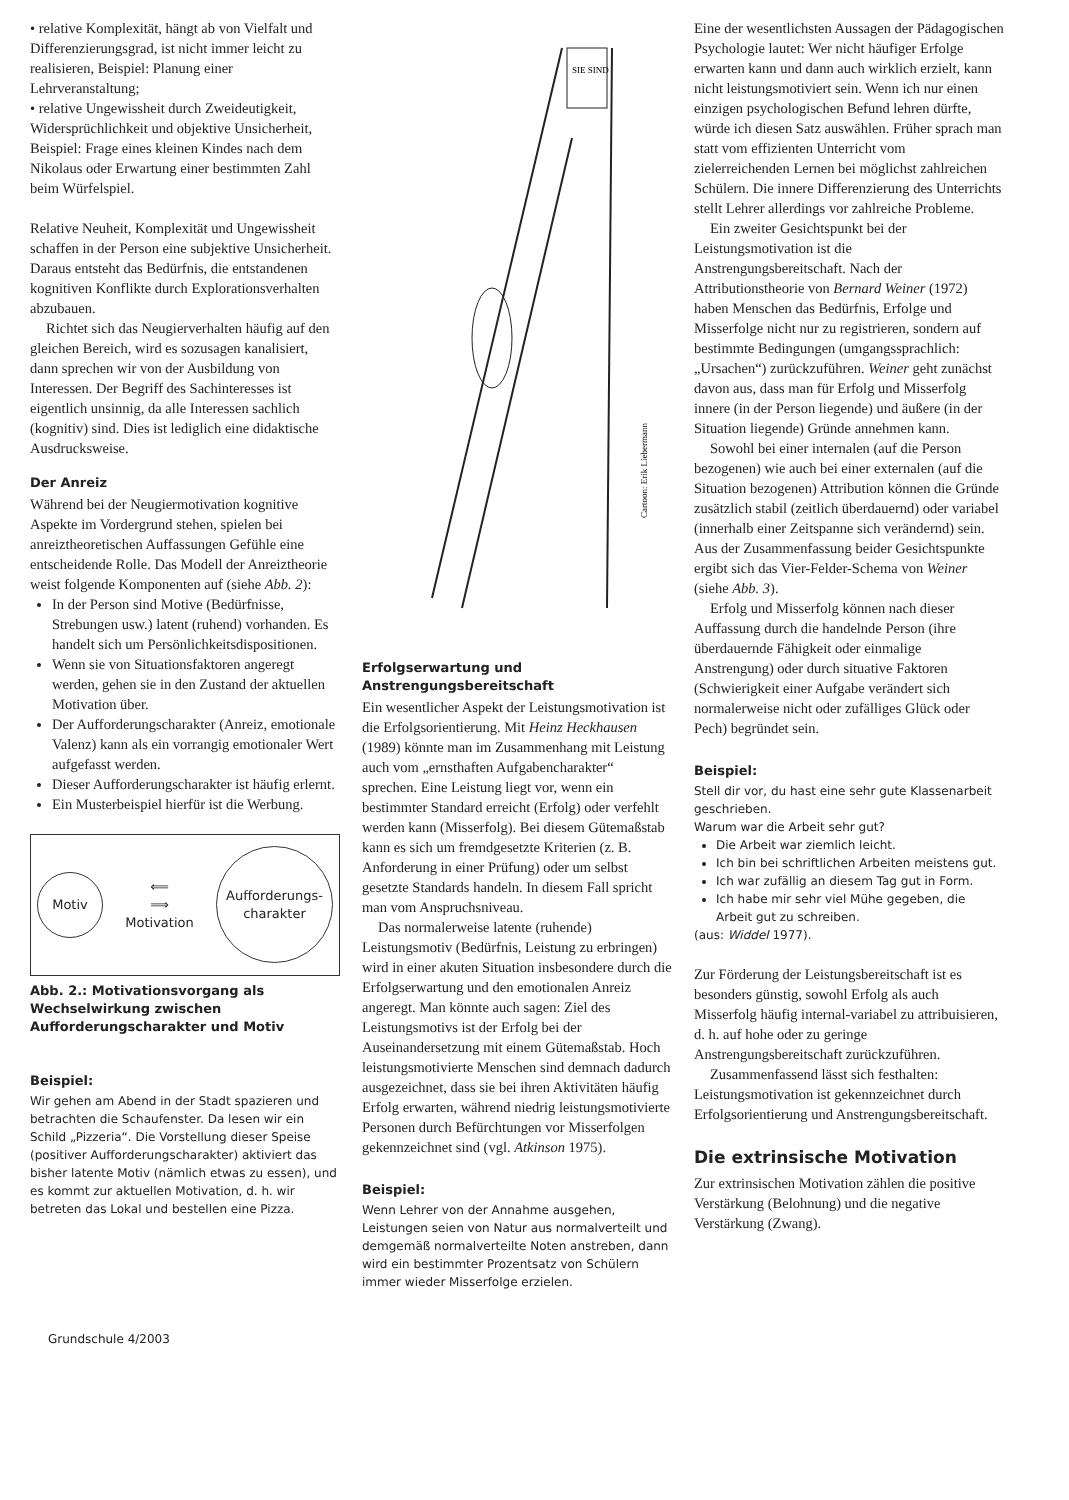• relative Komplexität, hängt ab von Vielfalt und Differenzierungsgrad, ist nicht immer leicht zu realisieren, Beispiel: Planung einer Lehrveranstaltung;
• relative Ungewissheit durch Zweideutigkeit, Widersprüchlichkeit und objektive Unsicherheit, Beispiel: Frage eines kleinen Kindes nach dem Nikolaus oder Erwartung einer bestimmten Zahl beim Würfelspiel.
Relative Neuheit, Komplexität und Ungewissheit schaffen in der Person eine subjektive Unsicherheit. Daraus entsteht das Bedürfnis, die entstandenen kognitiven Konflikte durch Explorationsverhalten abzubauen.
Richtet sich das Neugierverhalten häufig auf den gleichen Bereich, wird es sozusagen kanalisiert, dann sprechen wir von der Ausbildung von Interessen. Der Begriff des Sachinteresses ist eigentlich unsinnig, da alle Interessen sachlich (kognitiv) sind. Dies ist lediglich eine didaktische Ausdrucksweise.
Der Anreiz
Während bei der Neugiermotivation kognitive Aspekte im Vordergrund stehen, spielen bei anreiztheoretischen Auffassungen Gefühle eine entscheidende Rolle. Das Modell der Anreiztheorie weist folgende Komponenten auf (siehe Abb. 2):
In der Person sind Motive (Bedürfnisse, Strebungen usw.) latent (ruhend) vorhanden. Es handelt sich um Persönlichkeitsdispositionen.
Wenn sie von Situationsfaktoren angeregt werden, gehen sie in den Zustand der aktuellen Motivation über.
Der Aufforderungscharakter (Anreiz, emotionale Valenz) kann als ein vorrangig emotionaler Wert aufgefasst werden.
Dieser Aufforderungscharakter ist häufig erlernt.
Ein Musterbeispiel hierfür ist die Werbung.
Motiv
⟸
⟹
Motivation
Aufforderungs-
charakter
Abb. 2.: Motivationsvorgang als Wechselwirkung zwischen Aufforderungscharakter und Motiv
Beispiel:
Wir gehen am Abend in der Stadt spazieren und betrachten die Schaufenster. Da lesen wir ein Schild „Pizzeria“. Die Vorstellung dieser Speise (positiver Aufforderungscharakter) aktiviert das bisher latente Motiv (nämlich etwas zu essen), und es kommt zur aktuellen Motivation, d. h. wir betreten das Lokal und bestellen eine Pizza.
SIE SIND
Cartoon: Erik Liebermann
Erfolgserwartung und Anstrengungsbereitschaft
Ein wesentlicher Aspekt der Leistungsmotivation ist die Erfolgsorientierung. Mit Heinz Heckhausen (1989) könnte man im Zusammenhang mit Leistung auch vom „ernsthaften Aufgabencharakter“ sprechen. Eine Leistung liegt vor, wenn ein bestimmter Standard erreicht (Erfolg) oder verfehlt werden kann (Misserfolg). Bei diesem Gütemaßstab kann es sich um fremdgesetzte Kriterien (z. B. Anforderung in einer Prüfung) oder um selbst gesetzte Standards handeln. In diesem Fall spricht man vom Anspruchsniveau.
Das normalerweise latente (ruhende) Leistungsmotiv (Bedürfnis, Leistung zu erbringen) wird in einer akuten Situation insbesondere durch die Erfolgserwartung und den emotionalen Anreiz angeregt. Man könnte auch sagen: Ziel des Leistungsmotivs ist der Erfolg bei der Auseinandersetzung mit einem Gütemaßstab. Hoch leistungsmotivierte Menschen sind demnach dadurch ausgezeichnet, dass sie bei ihren Aktivitäten häufig Erfolg erwarten, während niedrig leistungsmotivierte Personen durch Befürchtungen vor Misserfolgen gekennzeichnet sind (vgl. Atkinson 1975).
Beispiel:
Wenn Lehrer von der Annahme ausgehen, Leistungen seien von Natur aus normalverteilt und demgemäß normalverteilte Noten anstreben, dann wird ein bestimmter Prozentsatz von Schülern immer wieder Misserfolge erzielen.
Eine der wesentlichsten Aussagen der Pädagogischen Psychologie lautet: Wer nicht häufiger Erfolge erwarten kann und dann auch wirklich erzielt, kann nicht leistungsmotiviert sein. Wenn ich nur einen einzigen psychologischen Befund lehren dürfte, würde ich diesen Satz auswählen. Früher sprach man statt vom effizienten Unterricht vom zielerreichenden Lernen bei möglichst zahlreichen Schülern. Die innere Differenzierung des Unterrichts stellt Lehrer allerdings vor zahlreiche Probleme.
Ein zweiter Gesichtspunkt bei der Leistungsmotivation ist die Anstrengungsbereitschaft. Nach der Attributionstheorie von Bernard Weiner (1972) haben Menschen das Bedürfnis, Erfolge und Misserfolge nicht nur zu registrieren, sondern auf bestimmte Bedingungen (umgangssprachlich: „Ursachen“) zurückzuführen. Weiner geht zunächst davon aus, dass man für Erfolg und Misserfolg innere (in der Person liegende) und äußere (in der Situation liegende) Gründe annehmen kann.
Sowohl bei einer internalen (auf die Person bezogenen) wie auch bei einer externalen (auf die Situation bezogenen) Attribution können die Gründe zusätzlich stabil (zeitlich überdauernd) oder variabel (innerhalb einer Zeitspanne sich verändernd) sein. Aus der Zusammenfassung beider Gesichtspunkte ergibt sich das Vier-Felder-Schema von Weiner (siehe Abb. 3).
Erfolg und Misserfolg können nach dieser Auffassung durch die handelnde Person (ihre überdauernde Fähigkeit oder einmalige Anstrengung) oder durch situative Faktoren (Schwierigkeit einer Aufgabe verändert sich normalerweise nicht oder zufälliges Glück oder Pech) begründet sein.
Beispiel:
Stell dir vor, du hast eine sehr gute Klassenarbeit geschrieben.
Warum war die Arbeit sehr gut?
Die Arbeit war ziemlich leicht.
Ich bin bei schriftlichen Arbeiten meistens gut.
Ich war zufällig an diesem Tag gut in Form.
Ich habe mir sehr viel Mühe gegeben, die Arbeit gut zu schreiben.
(aus: Widdel 1977).
Zur Förderung der Leistungsbereitschaft ist es besonders günstig, sowohl Erfolg als auch Misserfolg häufig internal-variabel zu attribuisieren, d. h. auf hohe oder zu geringe Anstrengungsbereitschaft zurückzuführen.
Zusammenfassend lässt sich festhalten: Leistungsmotivation ist gekennzeichnet durch Erfolgsorientierung und Anstrengungsbereitschaft.
Die extrinsische Motivation
Zur extrinsischen Motivation zählen die positive Verstärkung (Belohnung) und die negative Verstärkung (Zwang).
Grundschule 4/2003